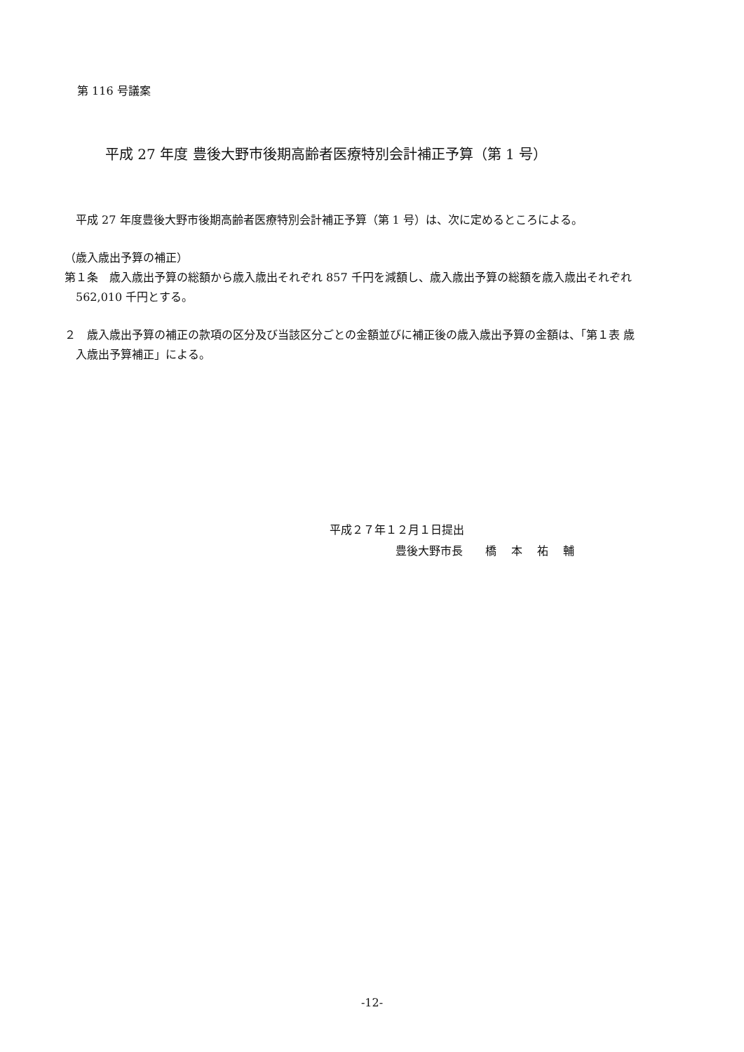第 116 号議案
平成 27 年度 豊後大野市後期高齢者医療特別会計補正予算（第 1 号）
平成 27 年度豊後大野市後期高齢者医療特別会計補正予算（第 1 号）は、次に定めるところによる。
（歳入歳出予算の補正）
第１条　歳入歳出予算の総額から歳入歳出それぞれ 857 千円を減額し、歳入歳出予算の総額を歳入歳出それぞれ 562,010 千円とする。
２　歳入歳出予算の補正の款項の区分及び当該区分ごとの金額並びに補正後の歳入歳出予算の金額は、「第１表 歳入歳出予算補正」による。
平成２７年１２月１日提出
豊後大野市長　　橋　 本　 祐　 輔
-12-